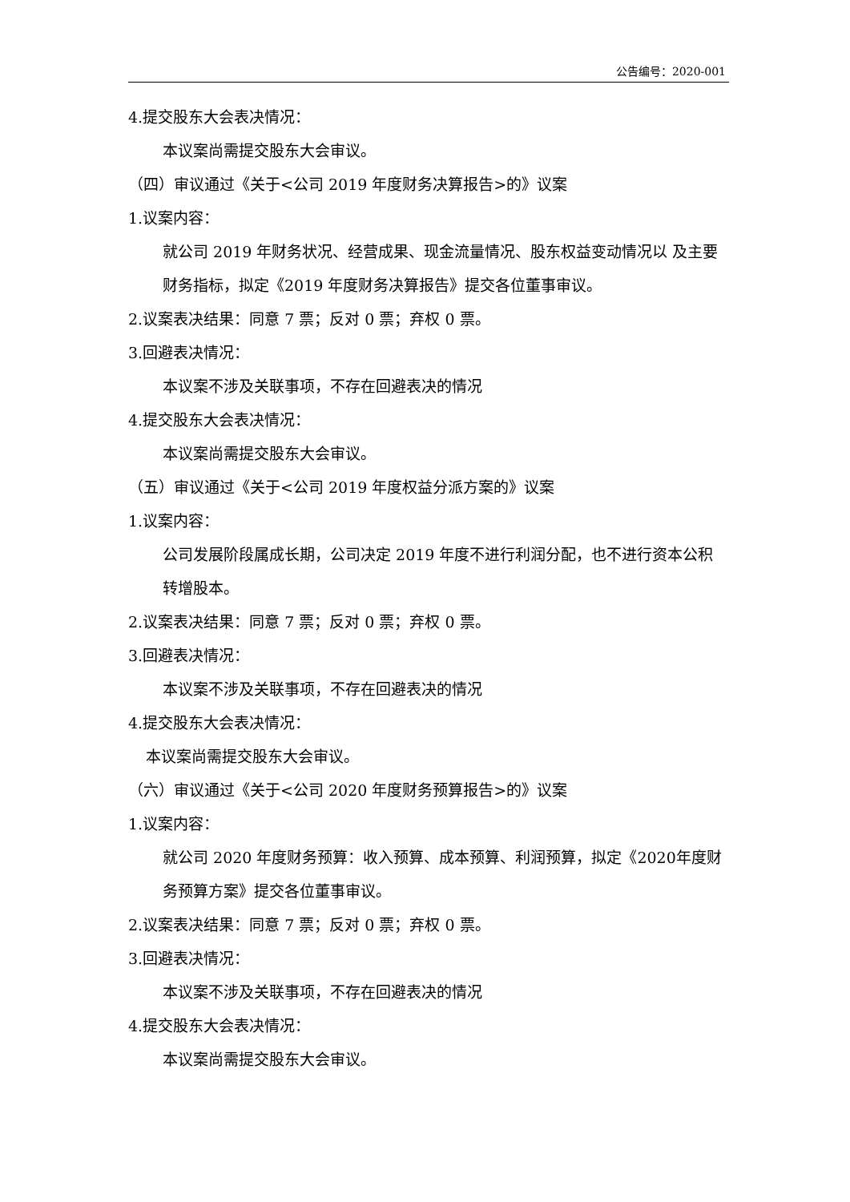公告编号：2020-001
4.提交股东大会表决情况：
本议案尚需提交股东大会审议。
（四）审议通过《关于<公司 2019 年度财务决算报告>的》议案
1.议案内容：
就公司 2019 年财务状况、经营成果、现金流量情况、股东权益变动情况以 及主要财务指标，拟定《2019 年度财务决算报告》提交各位董事审议。
2.议案表决结果：同意 7 票；反对 0 票；弃权 0 票。
3.回避表决情况：
本议案不涉及关联事项，不存在回避表决的情况
4.提交股东大会表决情况：
本议案尚需提交股东大会审议。
（五）审议通过《关于<公司 2019 年度权益分派方案的》议案
1.议案内容：
公司发展阶段属成长期，公司决定 2019 年度不进行利润分配，也不进行资本公积转增股本。
2.议案表决结果：同意 7 票；反对 0 票；弃权 0 票。
3.回避表决情况：
本议案不涉及关联事项，不存在回避表决的情况
4.提交股东大会表决情况：
本议案尚需提交股东大会审议。
（六）审议通过《关于<公司 2020 年度财务预算报告>的》议案
1.议案内容：
就公司 2020 年度财务预算：收入预算、成本预算、利润预算，拟定《2020年度财务预算方案》提交各位董事审议。
2.议案表决结果：同意 7 票；反对 0 票；弃权 0 票。
3.回避表决情况：
本议案不涉及关联事项，不存在回避表决的情况
4.提交股东大会表决情况：
本议案尚需提交股东大会审议。